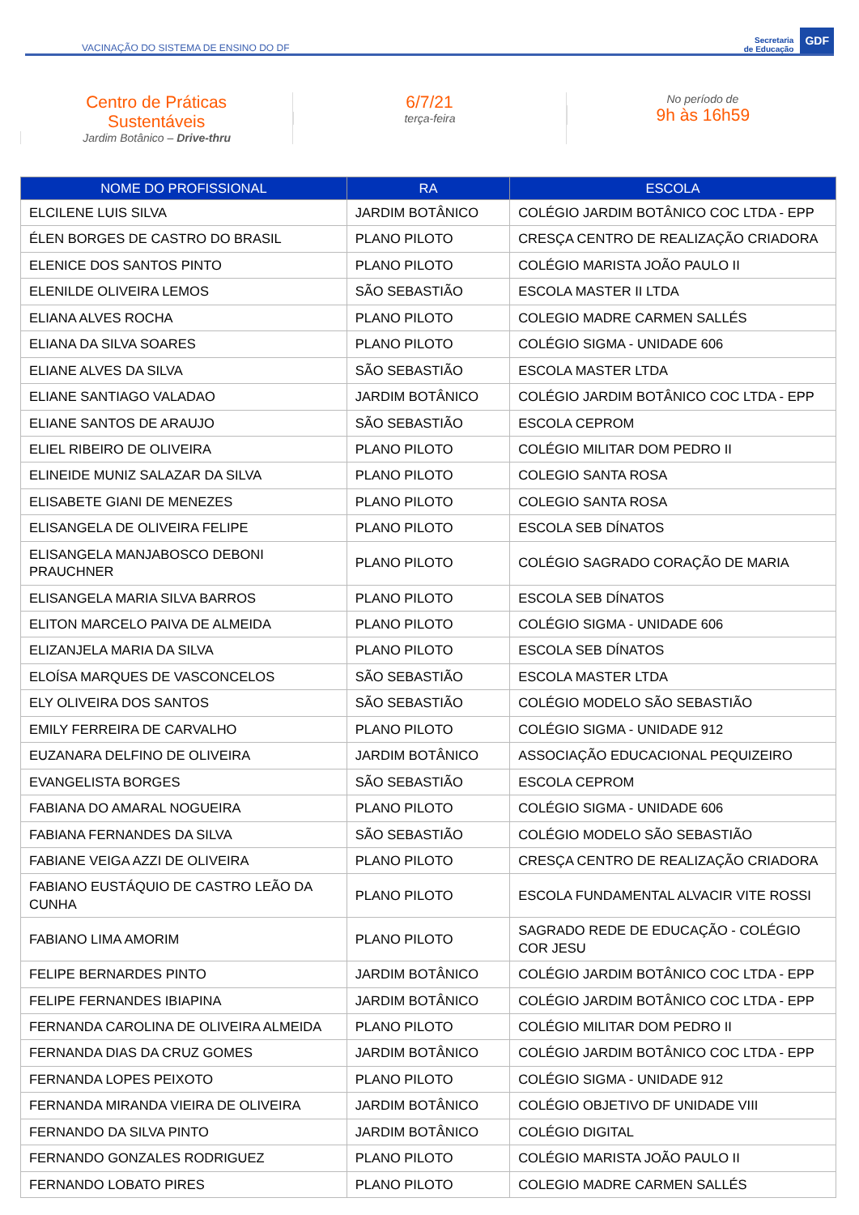VACINAÇÃO DO SISTEMA DE ENSINO DO DF
Secretaria
de Educação GDF
Centro de Práticas
Sustentáveis
Jardim Botânico – Drive-thru
6/7/21
terça-feira
No período de
9h às 16h59
| NOME DO PROFISSIONAL | RA | ESCOLA |
| --- | --- | --- |
| ELCILENE LUIS SILVA | JARDIM BOTÂNICO | COLÉGIO JARDIM BOTÂNICO COC LTDA - EPP |
| ÉLEN BORGES DE CASTRO DO BRASIL | PLANO PILOTO | CRESÇA CENTRO DE REALIZAÇÃO CRIADORA |
| ELENICE DOS SANTOS PINTO | PLANO PILOTO | COLÉGIO MARISTA JOÃO PAULO II |
| ELENILDE OLIVEIRA LEMOS | SÃO SEBASTIÃO | ESCOLA MASTER II LTDA |
| ELIANA ALVES ROCHA | PLANO PILOTO | COLEGIO MADRE CARMEN SALLÉS |
| ELIANA DA SILVA SOARES | PLANO PILOTO | COLÉGIO SIGMA - UNIDADE 606 |
| ELIANE ALVES DA SILVA | SÃO SEBASTIÃO | ESCOLA MASTER LTDA |
| ELIANE SANTIAGO VALADAO | JARDIM BOTÂNICO | COLÉGIO JARDIM BOTÂNICO COC LTDA - EPP |
| ELIANE SANTOS DE ARAUJO | SÃO SEBASTIÃO | ESCOLA CEPROM |
| ELIEL RIBEIRO DE OLIVEIRA | PLANO PILOTO | COLÉGIO MILITAR DOM PEDRO II |
| ELINEIDE MUNIZ SALAZAR DA SILVA | PLANO PILOTO | COLEGIO SANTA ROSA |
| ELISABETE GIANI DE MENEZES | PLANO PILOTO | COLEGIO SANTA ROSA |
| ELISANGELA DE OLIVEIRA FELIPE | PLANO PILOTO | ESCOLA SEB DÍNATOS |
| ELISANGELA MANJABOSCO DEBONI PRAUCHNER | PLANO PILOTO | COLÉGIO SAGRADO CORAÇÃO DE MARIA |
| ELISANGELA MARIA SILVA BARROS | PLANO PILOTO | ESCOLA SEB DÍNATOS |
| ELITON MARCELO PAIVA DE ALMEIDA | PLANO PILOTO | COLÉGIO SIGMA - UNIDADE 606 |
| ELIZANJELA MARIA DA SILVA | PLANO PILOTO | ESCOLA SEB DÍNATOS |
| ELOÍSA MARQUES DE VASCONCELOS | SÃO SEBASTIÃO | ESCOLA MASTER LTDA |
| ELY OLIVEIRA DOS SANTOS | SÃO SEBASTIÃO | COLÉGIO MODELO SÃO SEBASTIÃO |
| EMILY FERREIRA DE CARVALHO | PLANO PILOTO | COLÉGIO SIGMA - UNIDADE 912 |
| EUZANARA DELFINO DE OLIVEIRA | JARDIM BOTÂNICO | ASSOCIAÇÃO EDUCACIONAL PEQUIZEIRO |
| EVANGELISTA BORGES | SÃO SEBASTIÃO | ESCOLA CEPROM |
| FABIANA DO AMARAL NOGUEIRA | PLANO PILOTO | COLÉGIO SIGMA - UNIDADE 606 |
| FABIANA FERNANDES DA SILVA | SÃO SEBASTIÃO | COLÉGIO MODELO SÃO SEBASTIÃO |
| FABIANE VEIGA AZZI DE OLIVEIRA | PLANO PILOTO | CRESÇA CENTRO DE REALIZAÇÃO CRIADORA |
| FABIANO EUSTÁQUIO DE CASTRO LEÃO DA CUNHA | PLANO PILOTO | ESCOLA FUNDAMENTAL ALVACIR VITE ROSSI |
| FABIANO LIMA AMORIM | PLANO PILOTO | SAGRADO REDE DE EDUCAÇÃO - COLÉGIO COR JESU |
| FELIPE BERNARDES PINTO | JARDIM BOTÂNICO | COLÉGIO JARDIM BOTÂNICO COC LTDA - EPP |
| FELIPE FERNANDES IBIAPINA | JARDIM BOTÂNICO | COLÉGIO JARDIM BOTÂNICO COC LTDA - EPP |
| FERNANDA CAROLINA DE OLIVEIRA ALMEIDA | PLANO PILOTO | COLÉGIO MILITAR DOM PEDRO II |
| FERNANDA DIAS DA CRUZ GOMES | JARDIM BOTÂNICO | COLÉGIO JARDIM BOTÂNICO COC LTDA - EPP |
| FERNANDA LOPES PEIXOTO | PLANO PILOTO | COLÉGIO SIGMA - UNIDADE 912 |
| FERNANDA MIRANDA VIEIRA DE OLIVEIRA | JARDIM BOTÂNICO | COLÉGIO OBJETIVO DF UNIDADE VIII |
| FERNANDO DA SILVA PINTO | JARDIM BOTÂNICO | COLÉGIO DIGITAL |
| FERNANDO GONZALES RODRIGUEZ | PLANO PILOTO | COLÉGIO MARISTA JOÃO PAULO II |
| FERNANDO LOBATO PIRES | PLANO PILOTO | COLEGIO MADRE CARMEN SALLÉS |